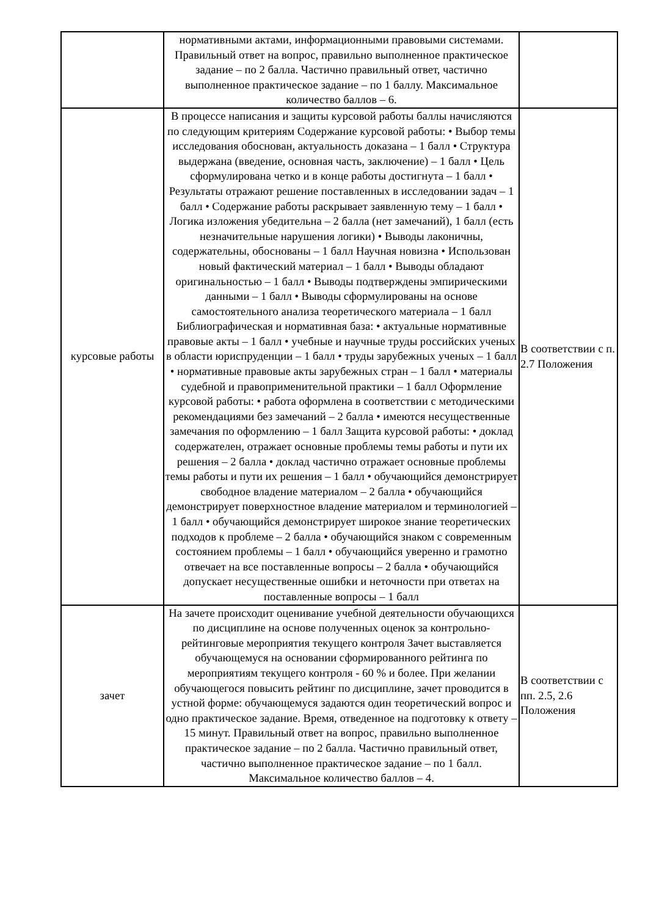| | нормативными актами, информационными правовыми системами. Правильный ответ на вопрос, правильно выполненное практическое задание – по 2 балла. Частично правильный ответ, частично выполненное практическое задание – по 1 баллу. Максимальное количество баллов – 6. | |
| курсовые работы | В процессе написания и защиты курсовой работы баллы начисляются по следующим критериям Содержание курсовой работы: • Выбор темы исследования обоснован, актуальность доказана – 1 балл • Структура выдержана (введение, основная часть, заключение) – 1 балл • Цель сформулирована четко и в конце работы достигнута – 1 балл • Результаты отражают решение поставленных в исследовании задач – 1 балл • Содержание работы раскрывает заявленную тему – 1 балл • Логика изложения убедительна – 2 балла (нет замечаний), 1 балл (есть незначительные нарушения логики) • Выводы лаконичны, содержательны, обоснованы – 1 балл Научная новизна • Использован новый фактический материал – 1 балл • Выводы обладают оригинальностью – 1 балл • Выводы подтверждены эмпирическими данными – 1 балл • Выводы сформулированы на основе самостоятельного анализа теоретического материала – 1 балл Библиографическая и нормативная база: • актуальные нормативные правовые акты – 1 балл • учебные и научные труды российских ученых в области юриспруденции – 1 балл • труды зарубежных ученых – 1 балл • нормативные правовые акты зарубежных стран – 1 балл • материалы судебной и правоприменительной практики – 1 балл Оформление курсовой работы: • работа оформлена в соответствии с методическими рекомендациями без замечаний – 2 балла • имеются несущественные замечания по оформлению – 1 балл Защита курсовой работы: • доклад содержателен, отражает основные проблемы темы работы и пути их решения – 2 балла • доклад частично отражает основные проблемы темы работы и пути их решения – 1 балл • обучающийся демонстрирует свободное владение материалом – 2 балла • обучающийся демонстрирует поверхностное владение материалом и терминологией – 1 балл • обучающийся демонстрирует широкое знание теоретических подходов к проблеме – 2 балла • обучающийся знаком с современным состоянием проблемы – 1 балл • обучающийся уверенно и грамотно отвечает на все поставленные вопросы – 2 балла • обучающийся допускает несущественные ошибки и неточности при ответах на поставленные вопросы – 1 балл | В соответствии с п. 2.7 Положения |
| зачет | На зачете происходит оценивание учебной деятельности обучающихся по дисциплине на основе полученных оценок за контрольно-рейтинговые мероприятия текущего контроля Зачет выставляется обучающемуся на основании сформированного рейтинга по мероприятиям текущего контроля - 60 % и более. При желании обучающегося повысить рейтинг по дисциплине, зачет проводится в устной форме: обучающемуся задаются один теоретический вопрос и одно практическое задание. Время, отведенное на подготовку к ответу – 15 минут. Правильный ответ на вопрос, правильно выполненное практическое задание – по 2 балла. Частично правильный ответ, частично выполненное практическое задание – по 1 балл. Максимальное количество баллов – 4. | В соответствии с пп. 2.5, 2.6 Положения |